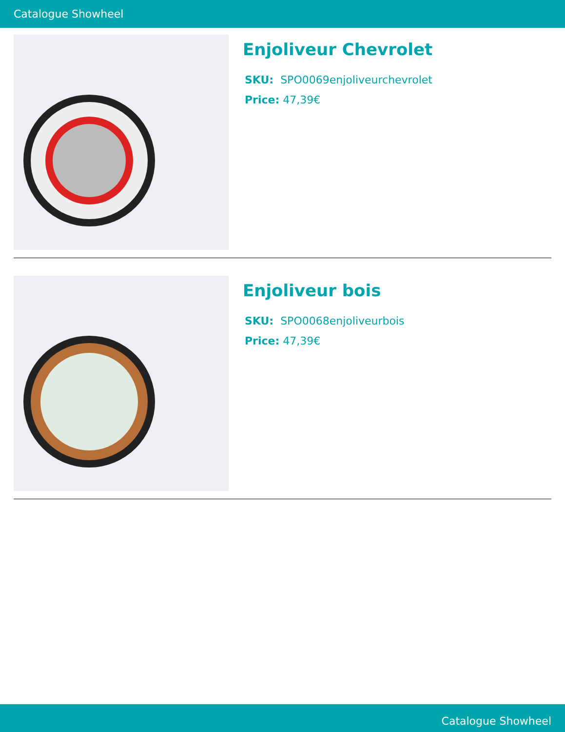Catalogue Showheel
Enjoliveur Chevrolet
SKU: SPO0069enjoliveurchevrolet
Price: 47,39€
Enjoliveur bois
SKU: SPO0068enjoliveurbois
Price: 47,39€
Catalogue Showheel